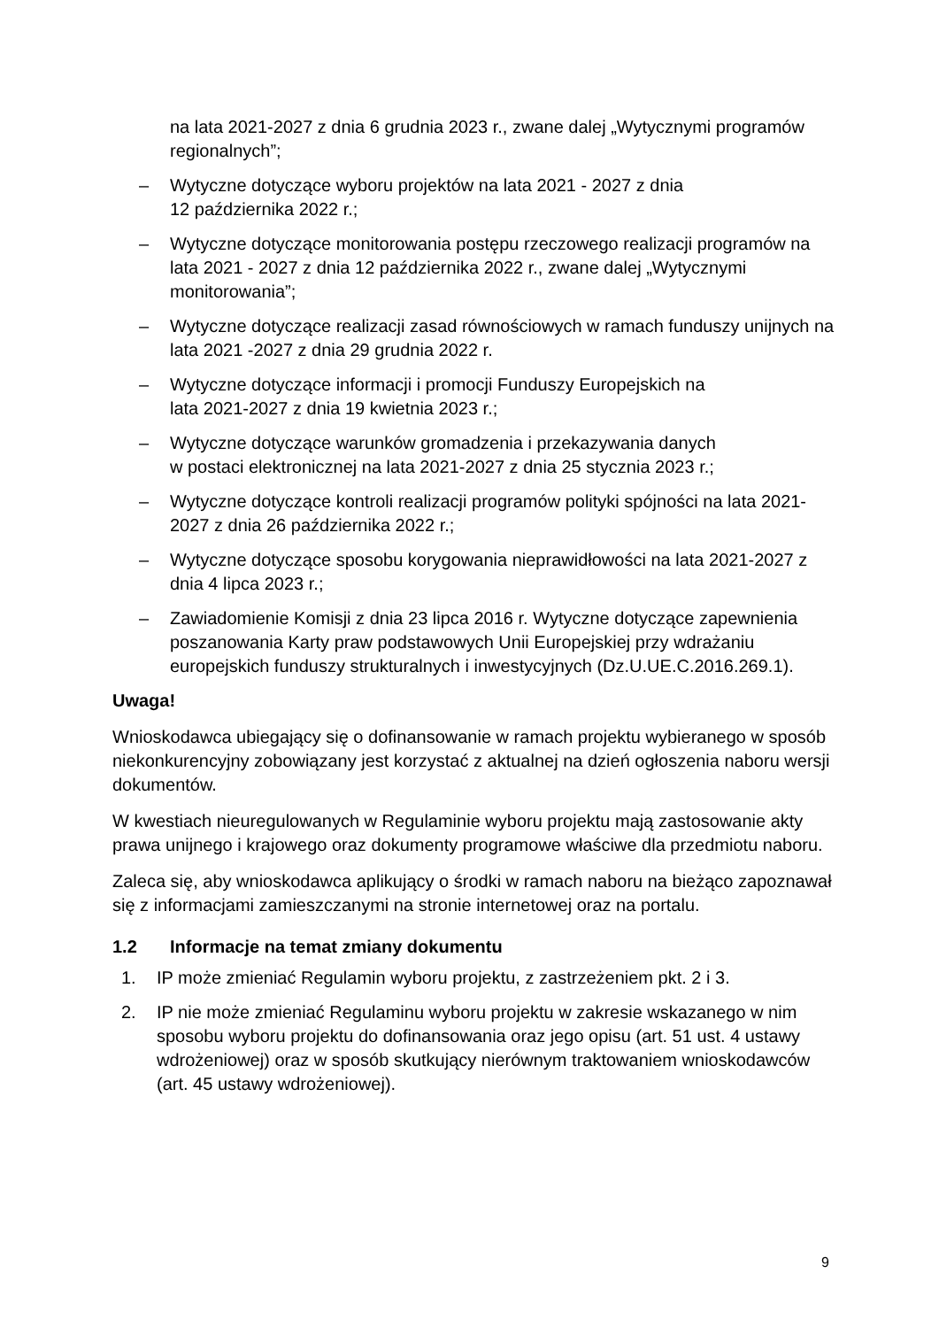na lata 2021-2027 z dnia 6 grudnia 2023 r., zwane dalej „Wytycznymi programów regionalnych”;
– Wytyczne dotyczące wyboru projektów na lata 2021 - 2027 z dnia
12 października 2022 r.;
– Wytyczne dotyczące monitorowania postępu rzeczowego realizacji programów na lata 2021 - 2027 z dnia 12 października 2022 r., zwane dalej „Wytycznymi monitorowania”;
– Wytyczne dotyczące realizacji zasad równościowych w ramach funduszy unijnych na lata 2021 -2027 z dnia 29 grudnia 2022 r.
– Wytyczne dotyczące informacji i promocji Funduszy Europejskich na
lata 2021-2027 z dnia 19 kwietnia 2023 r.;
– Wytyczne dotyczące warunków gromadzenia i przekazywania danych
w postaci elektronicznej na lata 2021-2027 z dnia 25 stycznia 2023 r.;
– Wytyczne dotyczące kontroli realizacji programów polityki spójności na lata 2021-2027 z dnia 26 października 2022 r.;
– Wytyczne dotyczące sposobu korygowania nieprawidłowości na lata 2021-2027 z dnia 4 lipca 2023 r.;
– Zawiadomienie Komisji z dnia 23 lipca 2016 r. Wytyczne dotyczące zapewnienia poszanowania Karty praw podstawowych Unii Europejskiej przy wdrażaniu europejskich funduszy strukturalnych i inwestycyjnych (Dz.U.UE.C.2016.269.1).
Uwaga!
Wnioskodawca ubiegający się o dofinansowanie w ramach projektu wybieranego w sposób niekonkurencyjny zobowiązany jest korzystać z aktualnej na dzień ogłoszenia naboru wersji dokumentów.
W kwestiach nieuregulowanych w Regulaminie wyboru projektu mają zastosowanie akty prawa unijnego i krajowego oraz dokumenty programowe właściwe dla przedmiotu naboru.
Zaleca się, aby wnioskodawca aplikujący o środki w ramach naboru na bieżąco zapoznawał się z informacjami zamieszczanymi na stronie internetowej oraz na portalu.
1.2 Informacje na temat zmiany dokumentu
1. IP może zmieniać Regulamin wyboru projektu, z zastrzeżeniem pkt. 2 i 3.
2. IP nie może zmieniać Regulaminu wyboru projektu w zakresie wskazanego w nim sposobu wyboru projektu do dofinansowania oraz jego opisu (art. 51 ust. 4 ustawy wdrożeniowej) oraz w sposób skutkujący nierównym traktowaniem wnioskodawców (art. 45 ustawy wdrożeniowej).
9